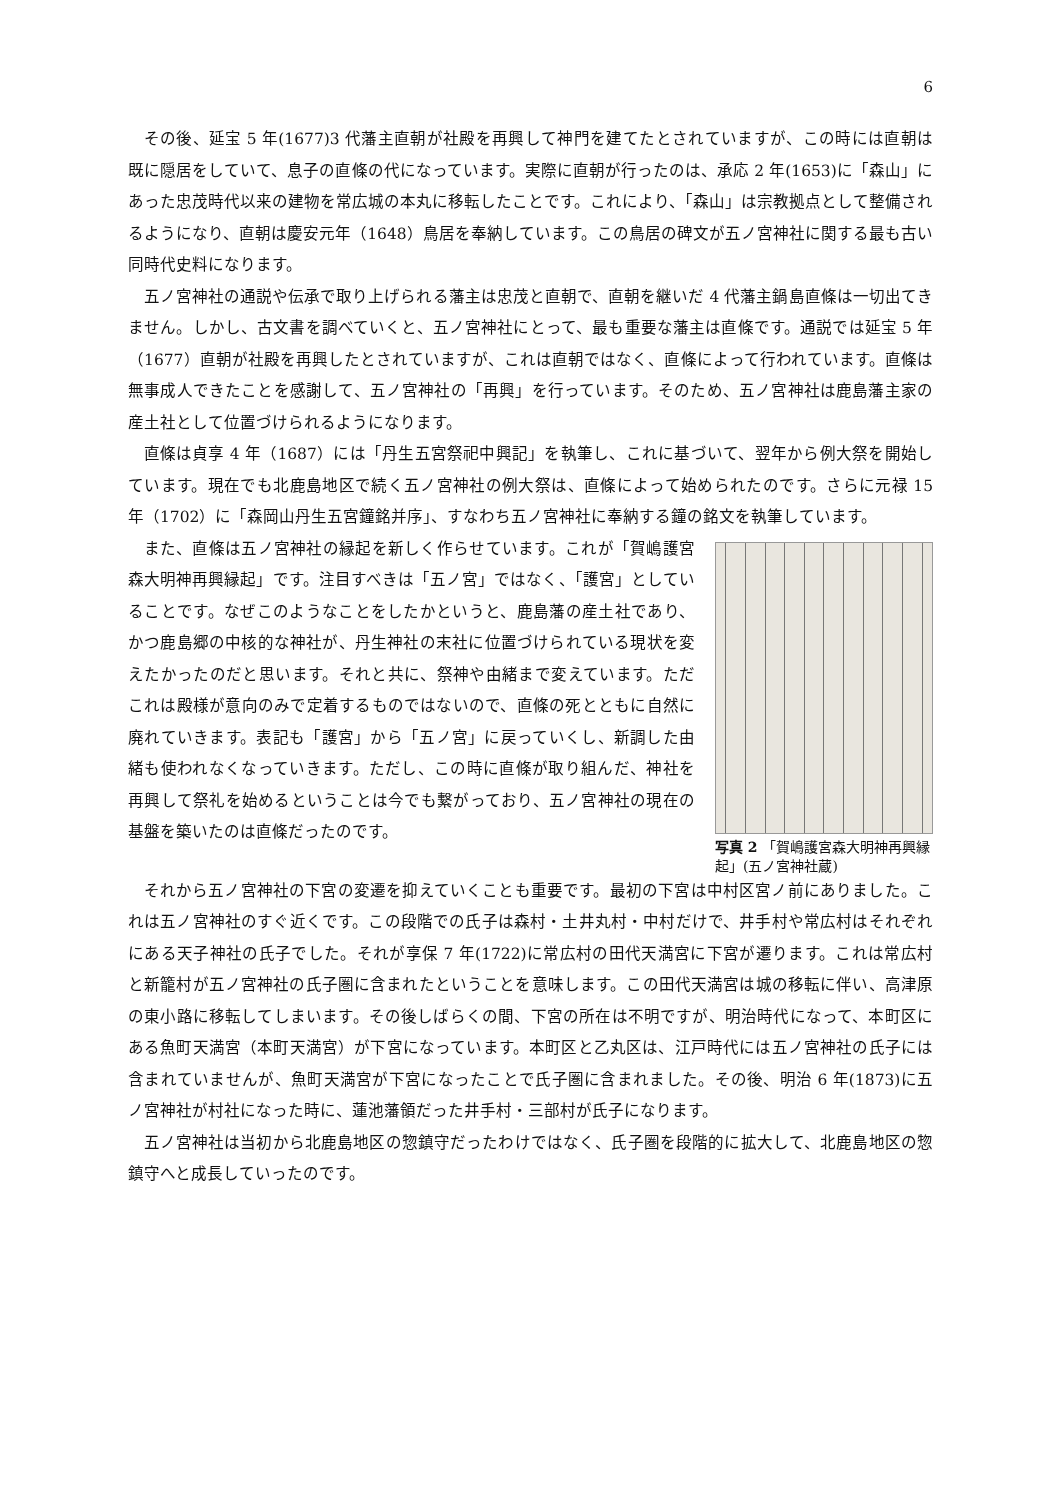6
その後、延宝 5 年(1677)3 代藩主直朝が社殿を再興して神門を建てたとされていますが、この時には直朝は既に隠居をしていて、息子の直條の代になっています。実際に直朝が行ったのは、承応 2 年(1653)に「森山」にあった忠茂時代以来の建物を常広城の本丸に移転したことです。これにより、「森山」は宗教拠点として整備されるようになり、直朝は慶安元年（1648）鳥居を奉納しています。この鳥居の碑文が五ノ宮神社に関する最も古い同時代史料になります。
五ノ宮神社の通説や伝承で取り上げられる藩主は忠茂と直朝で、直朝を継いだ 4 代藩主鍋島直條は一切出てきません。しかし、古文書を調べていくと、五ノ宮神社にとって、最も重要な藩主は直條です。通説では延宝 5 年（1677）直朝が社殿を再興したとされていますが、これは直朝ではなく、直條によって行われています。直條は無事成人できたことを感謝して、五ノ宮神社の「再興」を行っています。そのため、五ノ宮神社は鹿島藩主家の産土社として位置づけられるようになります。
直條は貞享 4 年（1687）には「丹生五宮祭祀中興記」を執筆し、これに基づいて、翌年から例大祭を開始しています。現在でも北鹿島地区で続く五ノ宮神社の例大祭は、直條によって始められたのです。さらに元禄 15 年（1702）に「森岡山丹生五宮鐘銘并序」、すなわち五ノ宮神社に奉納する鐘の銘文を執筆しています。
また、直條は五ノ宮神社の縁起を新しく作らせています。これが「賀嶋護宮森大明神再興縁起」です。注目すべきは「五ノ宮」ではなく、「護宮」としていることです。なぜこのようなことをしたかというと、鹿島藩の産土社であり、かつ鹿島郷の中核的な神社が、丹生神社の末社に位置づけられている現状を変えたかったのだと思います。それと共に、祭神や由緒まで変えています。ただこれは殿様が意向のみで定着するものではないので、直條の死とともに自然に廃れていきます。表記も「護宮」から「五ノ宮」に戻っていくし、新調した由緒も使われなくなっていきます。ただし、この時に直條が取り組んだ、神社を再興して祭礼を始めるということは今でも繋がっており、五ノ宮神社の現在の基盤を築いたのは直條だったのです。
写真 2 「賀嶋護宮森大明神再興縁起」(五ノ宮神社蔵)
それから五ノ宮神社の下宮の変遷を抑えていくことも重要です。最初の下宮は中村区宮ノ前にありました。これは五ノ宮神社のすぐ近くです。この段階での氏子は森村・土井丸村・中村だけで、井手村や常広村はそれぞれにある天子神社の氏子でした。それが享保 7 年(1722)に常広村の田代天満宮に下宮が遷ります。これは常広村と新籠村が五ノ宮神社の氏子圏に含まれたということを意味します。この田代天満宮は城の移転に伴い、高津原の東小路に移転してしまいます。その後しばらくの間、下宮の所在は不明ですが、明治時代になって、本町区にある魚町天満宮（本町天満宮）が下宮になっています。本町区と乙丸区は、江戸時代には五ノ宮神社の氏子には含まれていませんが、魚町天満宮が下宮になったことで氏子圏に含まれました。その後、明治 6 年(1873)に五ノ宮神社が村社になった時に、蓮池藩領だった井手村・三部村が氏子になります。
五ノ宮神社は当初から北鹿島地区の惣鎮守だったわけではなく、氏子圏を段階的に拡大して、北鹿島地区の惣鎮守へと成長していったのです。